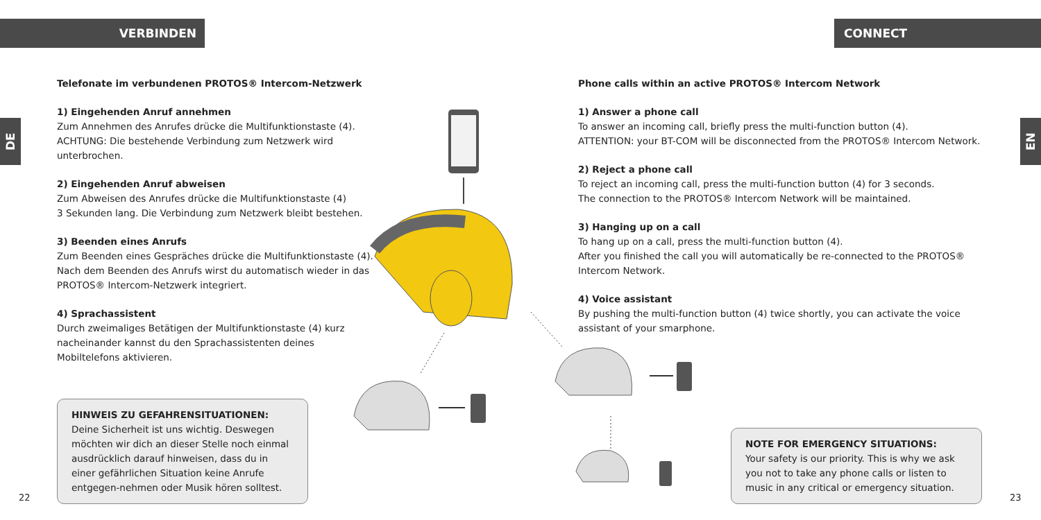VERBINDEN CONNECT
DE
EN
Telefonate im verbundenen PROTOS® Intercom-Netzwerk
1) Eingehenden Anruf annehmen
Zum Annehmen des Anrufes drücke die Multifunktionstaste (4).
ACHTUNG: Die bestehende Verbindung zum Netzwerk wird unterbrochen.
2) Eingehenden Anruf abweisen
Zum Abweisen des Anrufes drücke die Multifunktionstaste (4)
3 Sekunden lang. Die Verbindung zum Netzwerk bleibt bestehen.
3) Beenden eines Anrufs
Zum Beenden eines Gespräches drücke die Multifunktionstaste (4).
Nach dem Beenden des Anrufs wirst du automatisch wieder in das PROTOS® Intercom-Netzwerk integriert.
4) Sprachassistent
Durch zweimaliges Betätigen der Multifunktionstaste (4) kurz nacheinander kannst du den Sprachassistenten deines Mobiltelefons aktivieren.
Phone calls within an active PROTOS® Intercom Network
1) Answer a phone call
To answer an incoming call, briefly press the multi-function button (4).
ATTENTION: your BT-COM will be disconnected from the PROTOS® Intercom Network.
2) Reject a phone call
To reject an incoming call, press the multi-function button (4) for 3 seconds.
The connection to the PROTOS® Intercom Network will be maintained.
3) Hanging up on a call
To hang up on a call, press the multi-function button (4).
After you finished the call you will automatically be re-connected to the PROTOS® Intercom Network.
4) Voice assistant
By pushing the multi-function button (4) twice shortly, you can activate the voice assistant of your smarphone.
HINWEIS ZU GEFAHRENSITUATIONEN:
Deine Sicherheit ist uns wichtig. Deswegen möchten wir dich an dieser Stelle noch einmal ausdrücklich darauf hinweisen, dass du in einer gefährlichen Situation keine Anrufe entgegen-nehmen oder Musik hören solltest.
NOTE FOR EMERGENCY SITUATIONS:
Your safety is our priority. This is why we ask you not to take any phone calls or listen to music in any critical or emergency situation.
22 23